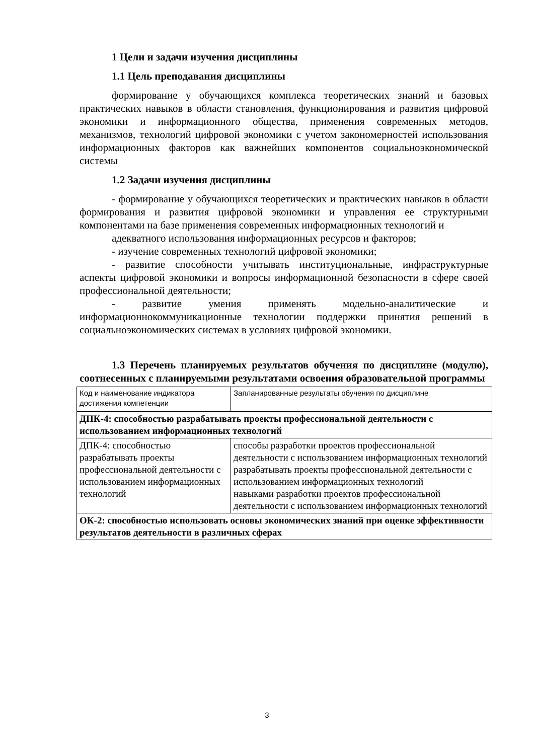1 Цели и задачи изучения дисциплины
1.1 Цель преподавания дисциплины
формирование у обучающихся комплекса теоретических знаний и базовых практических навыков в области становления, функционирования и развития цифровой экономики и информационного общества, применения современных методов, механизмов, технологий цифровой экономики с учетом закономерностей использования информационных факторов как важнейших компонентов социальноэкономической системы
1.2 Задачи изучения дисциплины
- формирование у обучающихся теоретических и практических навыков в области формирования и развития цифровой экономики и управления ее структурными компонентами на базе применения современных информационных технологий и
адекватного использования информационных ресурсов и факторов;
- изучение современных технологий цифровой экономики;
- развитие способности учитывать институциональные, инфраструктурные аспекты цифровой экономики и вопросы информационной безопасности в сфере своей профессиональной деятельности;
- развитие умения применять модельно-аналитические и информационнокоммуникационные технологии поддержки принятия решений в социальноэкономических системах в условиях цифровой экономики.
1.3 Перечень планируемых результатов обучения по дисциплине (модулю), соотнесенных с планируемыми результатами освоения образовательной программы
| Код и наименование индикатора достижения компетенции | Запланированные результаты обучения по дисциплине |
| ДПК-4: способностью разрабатывать проекты профессиональной деятельности с использованием информационных технологий | |
| ДПК-4: способностью разрабатывать проекты профессиональной деятельности с использованием информационных технологий | способы разработки проектов профессиональной деятельности с использованием информационных технологий разрабатывать проекты профессиональной деятельности с использованием информационных технологий навыками разработки проектов профессиональной деятельности с использованием информационных технологий |
| ОК-2: способностью использовать основы экономических знаний при оценке эффективности результатов деятельности в различных сферах | |
3